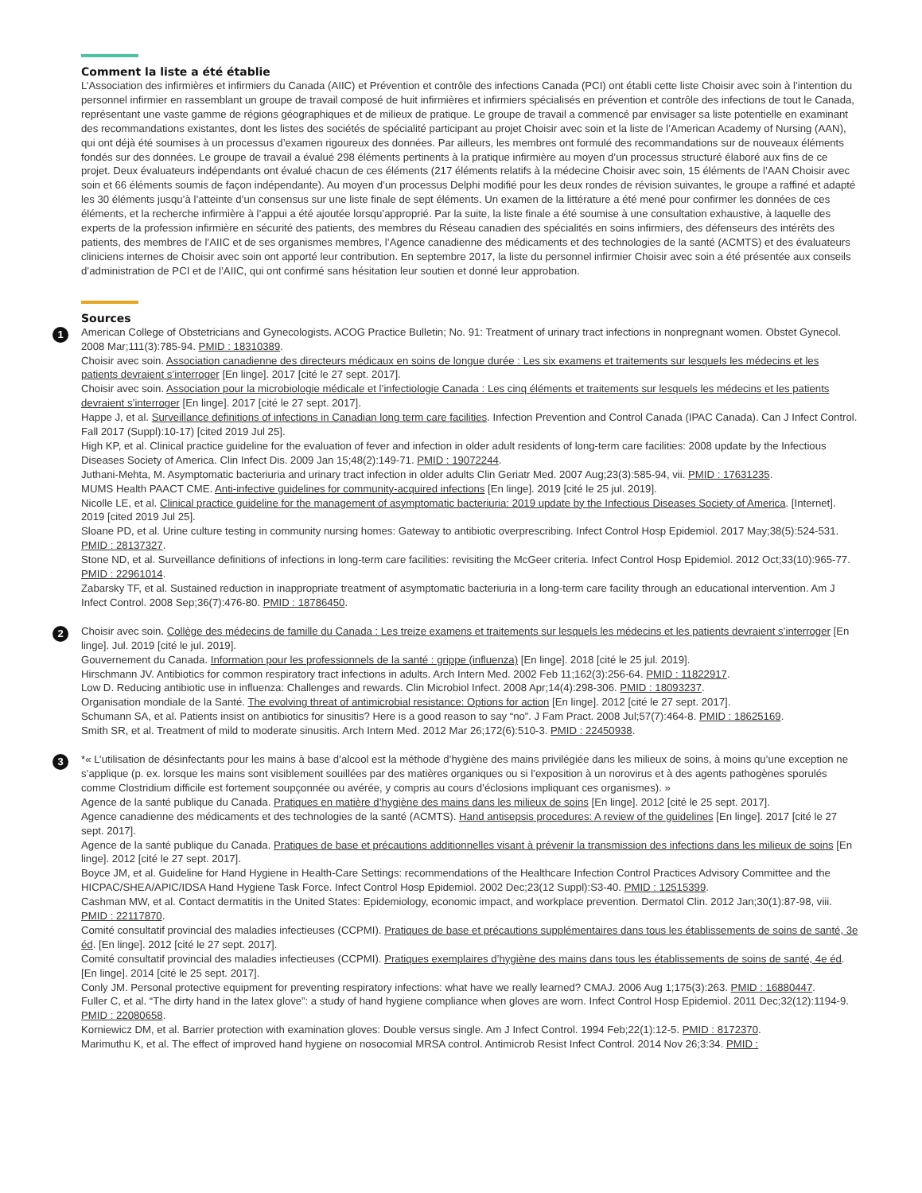Comment la liste a été établie
L’Association des infirmières et infirmiers du Canada (AIIC) et Prévention et contrôle des infections Canada (PCI) ont établi cette liste Choisir avec soin à l’intention du personnel infirmier en rassemblant un groupe de travail composé de huit infirmières et infirmiers spécialisés en prévention et contrôle des infections de tout le Canada, représentant une vaste gamme de régions géographiques et de milieux de pratique. Le groupe de travail a commencé par envisager sa liste potentielle en examinant des recommandations existantes, dont les listes des sociétés de spécialité participant au projet Choisir avec soin et la liste de l’American Academy of Nursing (AAN), qui ont déjà été soumises à un processus d’examen rigoureux des données. Par ailleurs, les membres ont formulé des recommandations sur de nouveaux éléments fondés sur des données. Le groupe de travail a évalué 298 éléments pertinents à la pratique infirmière au moyen d’un processus structuré élaboré aux fins de ce projet. Deux évaluateurs indépendants ont évalué chacun de ces éléments (217 éléments relatifs à la médecine Choisir avec soin, 15 éléments de l’AAN Choisir avec soin et 66 éléments soumis de façon indépendante). Au moyen d’un processus Delphi modifié pour les deux rondes de révision suivantes, le groupe a raffiné et adapté les 30 éléments jusqu’à l’atteinte d’un consensus sur une liste finale de sept éléments. Un examen de la littérature a été mené pour confirmer les données de ces éléments, et la recherche infirmière à l’appui a été ajoutée lorsqu’approprié. Par la suite, la liste finale a été soumise à une consultation exhaustive, à laquelle des experts de la profession infirmière en sécurité des patients, des membres du Réseau canadien des spécialités en soins infirmiers, des défenseurs des intérêts des patients, des membres de l’AIIC et de ses organismes membres, l’Agence canadienne des médicaments et des technologies de la santé (ACMTS) et des évaluateurs cliniciens internes de Choisir avec soin ont apporté leur contribution. En septembre 2017, la liste du personnel infirmier Choisir avec soin a été présentée aux conseils d’administration de PCI et de l’AIIC, qui ont confirmé sans hésitation leur soutien et donné leur approbation.
Sources
1
American College of Obstetricians and Gynecologists. ACOG Practice Bulletin; No. 91: Treatment of urinary tract infections in nonpregnant women. Obstet Gynecol. 2008 Mar;111(3):785-94. PMID : 18310389.
Choisir avec soin. Association canadienne des directeurs médicaux en soins de longue durée : Les six examens et traitements sur lesquels les médecins et les patients devraient s’interroger [En linge]. 2017 [cité le 27 sept. 2017].
Choisir avec soin. Association pour la microbiologie médicale et l’infectiologie Canada : Les cinq éléments et traitements sur lesquels les médecins et les patients devraient s’interroger [En linge]. 2017 [cité le 27 sept. 2017].
Happe J, et al. Surveillance definitions of infections in Canadian long term care facilities. Infection Prevention and Control Canada (IPAC Canada). Can J Infect Control. Fall 2017 (Suppl):10-17) [cited 2019 Jul 25].
High KP, et al. Clinical practice guideline for the evaluation of fever and infection in older adult residents of long-term care facilities: 2008 update by the Infectious Diseases Society of America. Clin Infect Dis. 2009 Jan 15;48(2):149-71. PMID : 19072244.
Juthani-Mehta, M. Asymptomatic bacteriuria and urinary tract infection in older adults Clin Geriatr Med. 2007 Aug;23(3):585-94, vii. PMID : 17631235.
MUMS Health PAACT CME. Anti-infective guidelines for community-acquired infections [En linge]. 2019 [cité le 25 jul. 2019].
Nicolle LE, et al. Clinical practice guideline for the management of asymptomatic bacteriuria: 2019 update by the Infectious Diseases Society of America. [Internet]. 2019 [cited 2019 Jul 25].
Sloane PD, et al. Urine culture testing in community nursing homes: Gateway to antibiotic overprescribing. Infect Control Hosp Epidemiol. 2017 May;38(5):524-531. PMID : 28137327.
Stone ND, et al. Surveillance definitions of infections in long-term care facilities: revisiting the McGeer criteria. Infect Control Hosp Epidemiol. 2012 Oct;33(10):965-77. PMID : 22961014.
Zabarsky TF, et al. Sustained reduction in inappropriate treatment of asymptomatic bacteriuria in a long-term care facility through an educational intervention. Am J Infect Control. 2008 Sep;36(7):476-80. PMID : 18786450.
2
Choisir avec soin. Collège des médecins de famille du Canada : Les treize examens et traitements sur lesquels les médecins et les patients devraient s’interroger [En linge]. Jul. 2019 [cité le jul. 2019].
Gouvernement du Canada. Information pour les professionnels de la santé : grippe (influenza) [En linge]. 2018 [cité le 25 jul. 2019].
Hirschmann JV. Antibiotics for common respiratory tract infections in adults. Arch Intern Med. 2002 Feb 11;162(3):256-64. PMID : 11822917.
Low D. Reducing antibiotic use in influenza: Challenges and rewards. Clin Microbiol Infect. 2008 Apr;14(4):298-306. PMID : 18093237.
Organisation mondiale de la Santé. The evolving threat of antimicrobial resistance: Options for action [En linge]. 2012 [cité le 27 sept. 2017].
Schumann SA, et al. Patients insist on antibiotics for sinusitis? Here is a good reason to say “no”. J Fam Pract. 2008 Jul;57(7):464-8. PMID : 18625169.
Smith SR, et al. Treatment of mild to moderate sinusitis. Arch Intern Med. 2012 Mar 26;172(6):510-3. PMID : 22450938.
3
*« L’utilisation de désinfectants pour les mains à base d’alcool est la méthode d’hygiène des mains privilégiée dans les milieux de soins, à moins qu’une exception ne s’applique (p. ex. lorsque les mains sont visiblement souillées par des matières organiques ou si l’exposition à un norovirus et à des agents pathogènes sporulés comme Clostridium difficile est fortement soupçonnée ou avérée, y compris au cours d’éclosions impliquant ces organismes). »
Agence de la santé publique du Canada. Pratiques en matière d’hygiène des mains dans les milieux de soins [En linge]. 2012 [cité le 25 sept. 2017].
Agence canadienne des médicaments et des technologies de la santé (ACMTS). Hand antisepsis procedures: A review of the guidelines [En linge]. 2017 [cité le 27 sept. 2017].
Agence de la santé publique du Canada. Pratiques de base et précautions additionnelles visant à prévenir la transmission des infections dans les milieux de soins [En linge]. 2012 [cité le 27 sept. 2017].
Boyce JM, et al. Guideline for Hand Hygiene in Health-Care Settings: recommendations of the Healthcare Infection Control Practices Advisory Committee and the HICPAC/SHEA/APIC/IDSA Hand Hygiene Task Force. Infect Control Hosp Epidemiol. 2002 Dec;23(12 Suppl):S3-40. PMID : 12515399.
Cashman MW, et al. Contact dermatitis in the United States: Epidemiology, economic impact, and workplace prevention. Dermatol Clin. 2012 Jan;30(1):87-98, viii. PMID : 22117870.
Comité consultatif provincial des maladies infectieuses (CCPMI). Pratiques de base et précautions supplémentaires dans tous les établissements de soins de santé, 3e éd. [En linge]. 2012 [cité le 27 sept. 2017].
Comité consultatif provincial des maladies infectieuses (CCPMI). Pratiques exemplaires d’hygiène des mains dans tous les établissements de soins de santé, 4e éd. [En linge]. 2014 [cité le 25 sept. 2017].
Conly JM. Personal protective equipment for preventing respiratory infections: what have we really learned? CMAJ. 2006 Aug 1;175(3):263. PMID : 16880447.
Fuller C, et al. “The dirty hand in the latex glove”: a study of hand hygiene compliance when gloves are worn. Infect Control Hosp Epidemiol. 2011 Dec;32(12):1194-9. PMID : 22080658.
Korniewicz DM, et al. Barrier protection with examination gloves: Double versus single. Am J Infect Control. 1994 Feb;22(1):12-5. PMID : 8172370.
Marimuthu K, et al. The effect of improved hand hygiene on nosocomial MRSA control. Antimicrob Resist Infect Control. 2014 Nov 26;3:34. PMID :